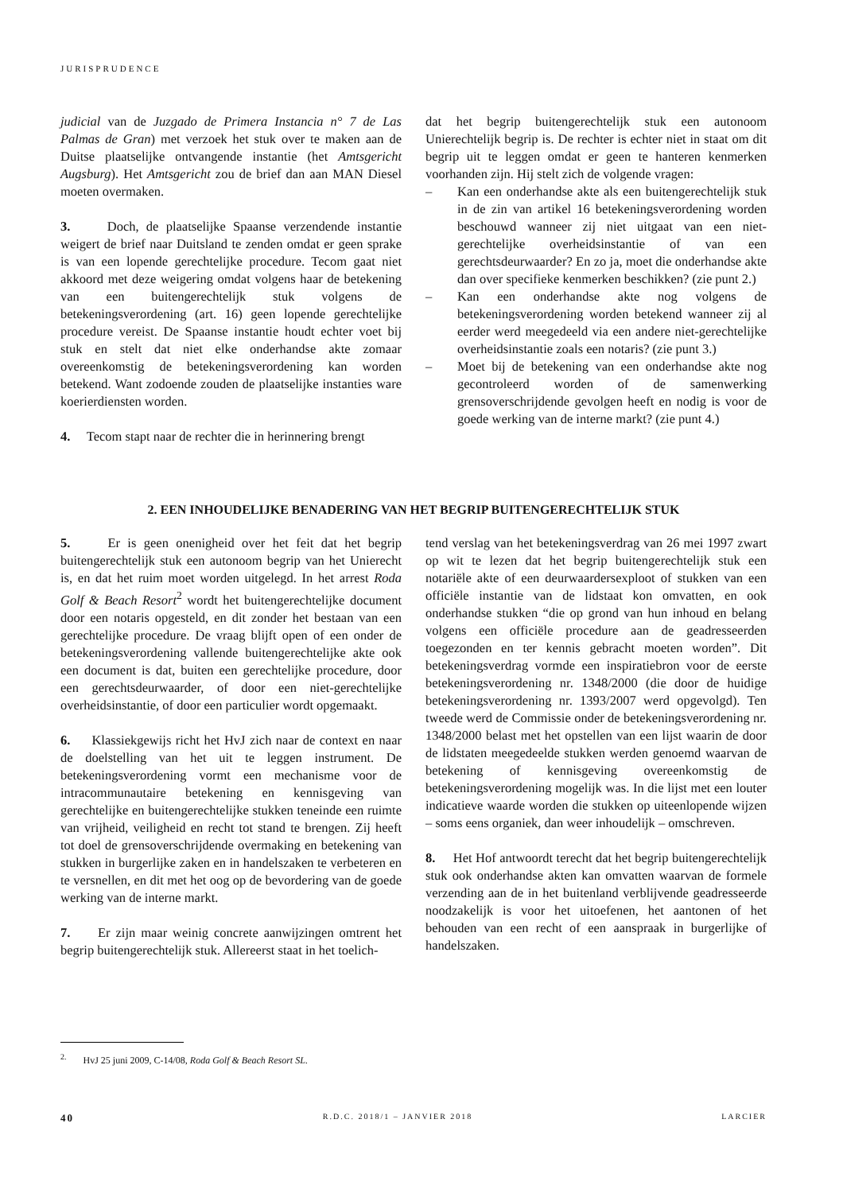JURISPRUDENCE
judicial van de Juzgado de Primera Instancia n° 7 de Las Palmas de Gran) met verzoek het stuk over te maken aan de Duitse plaatselijke ontvangende instantie (het Amtsgericht Augsburg). Het Amtsgericht zou de brief dan aan MAN Diesel moeten overmaken.
3. Doch, de plaatselijke Spaanse verzendende instantie weigert de brief naar Duitsland te zenden omdat er geen sprake is van een lopende gerechtelijke procedure. Tecom gaat niet akkoord met deze weigering omdat volgens haar de betekening van een buitengerechtelijk stuk volgens de betekeningsverordening (art. 16) geen lopende gerechtelijke procedure vereist. De Spaanse instantie houdt echter voet bij stuk en stelt dat niet elke onderhandse akte zomaar overeenkomstig de betekeningsverordening kan worden betekend. Want zodoende zouden de plaatselijke instanties ware koerierdiensten worden.
4. Tecom stapt naar de rechter die in herinnering brengt
dat het begrip buitengerechtelijk stuk een autonoom Unierechtelijk begrip is. De rechter is echter niet in staat om dit begrip uit te leggen omdat er geen te hanteren kenmerken voorhanden zijn. Hij stelt zich de volgende vragen:
– Kan een onderhandse akte als een buitengerechtelijk stuk in de zin van artikel 16 betekeningsverordening worden beschouwd wanneer zij niet uitgaat van een niet-gerechtelijke overheidsinstantie of van een gerechtsdeurwaarder? En zo ja, moet die onderhandse akte dan over specifieke kenmerken beschikken? (zie punt 2.)
– Kan een onderhandse akte nog volgens de betekeningsverordening worden betekend wanneer zij al eerder werd meegedeeld via een andere niet-gerechtelijke overheidsinstantie zoals een notaris? (zie punt 3.)
– Moet bij de betekening van een onderhandse akte nog gecontroleerd worden of de samenwerking grensoverschrijdende gevolgen heeft en nodig is voor de goede werking van de interne markt? (zie punt 4.)
2. EEN INHOUDELIJKE BENADERING VAN HET BEGRIP BUITENGERECHTELIJK STUK
5. Er is geen onenigheid over het feit dat het begrip buitengerechtelijk stuk een autonoom begrip van het Unierecht is, en dat het ruim moet worden uitgelegd. In het arrest Roda Golf & Beach Resort<sup>2</sup> wordt het buitengerechtelijke document door een notaris opgesteld, en dit zonder het bestaan van een gerechtelijke procedure. De vraag blijft open of een onder de betekeningsverordening vallende buitengerechtelijke akte ook een document is dat, buiten een gerechtelijke procedure, door een gerechtsdeurwaarder, of door een niet-gerechtelijke overheidsinstantie, of door een particulier wordt opgemaakt.
6. Klassiekgewijs richt het HvJ zich naar de context en naar de doelstelling van het uit te leggen instrument. De betekeningsverordening vormt een mechanisme voor de intracommunautaire betekening en kennisgeving van gerechtelijke en buitengerechtelijke stukken teneinde een ruimte van vrijheid, veiligheid en recht tot stand te brengen. Zij heeft tot doel de grensoverschrijdende overmaking en betekening van stukken in burgerlijke zaken en in handelszaken te verbeteren en te versnellen, en dit met het oog op de bevordering van de goede werking van de interne markt.
7. Er zijn maar weinig concrete aanwijzingen omtrent het begrip buitengerechtelijk stuk. Allereerst staat in het toelich-
tend verslag van het betekeningsverdrag van 26 mei 1997 zwart op wit te lezen dat het begrip buitengerechtelijk stuk een notariële akte of een deurwaardersexploot of stukken van een officiële instantie van de lidstaat kon omvatten, en ook onderhandse stukken “die op grond van hun inhoud en belang volgens een officiële procedure aan de geadresseerden toegezonden en ter kennis gebracht moeten worden”. Dit betekeningsverdrag vormde een inspiratiebron voor de eerste betekeningsverordening nr. 1348/2000 (die door de huidige betekeningsverordening nr. 1393/2007 werd opgevolgd). Ten tweede werd de Commissie onder de betekeningsverordening nr. 1348/2000 belast met het opstellen van een lijst waarin de door de lidstaten meegedeelde stukken werden genoemd waarvan de betekening of kennisgeving overeenkomstig de betekeningsverordening mogelijk was. In die lijst met een louter indicatieve waarde worden die stukken op uiteenlopende wijzen – soms eens organiek, dan weer inhoudelijk – omschreven.
8. Het Hof antwoordt terecht dat het begrip buitengerechtelijk stuk ook onderhandse akten kan omvatten waarvan de formele verzending aan de in het buitenland verblijvende geadresseerde noodzakelijk is voor het uitoefenen, het aantonen of het behouden van een recht of een aanspraak in burgerlijke of handelszaken.
<sup>2.</sup> HvJ 25 juni 2009, C-14/08, Roda Golf & Beach Resort SL.
40 R.D.C. 2018/1 – JANVIER 2018 LARCIER